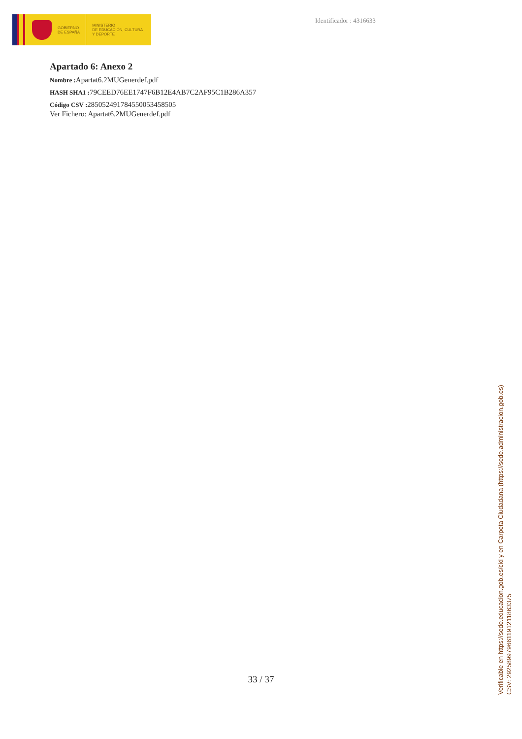GOBIERNO
DE ESPAÑA
MINISTERIO
DE EDUCACIÓN, CULTURA
Y DEPORTE
Identificador : 4316633
Apartado 6: Anexo 2
Nombre : Apartat6.2MUGenerdef.pdf
HASH SHA1 : 79CEED76EE1747F6B12E4AB7C2AF95C1B286A357
Código CSV : 285052491784550053458505
Ver Fichero: Apartat6.2MUGenerdef.pdf
33 / 37
Verificable en https://sede.educacion.gob.es/cid y en Carpeta Ciudadana (https://sede.administracion.gob.es)
CSV: 292589979661191211863375